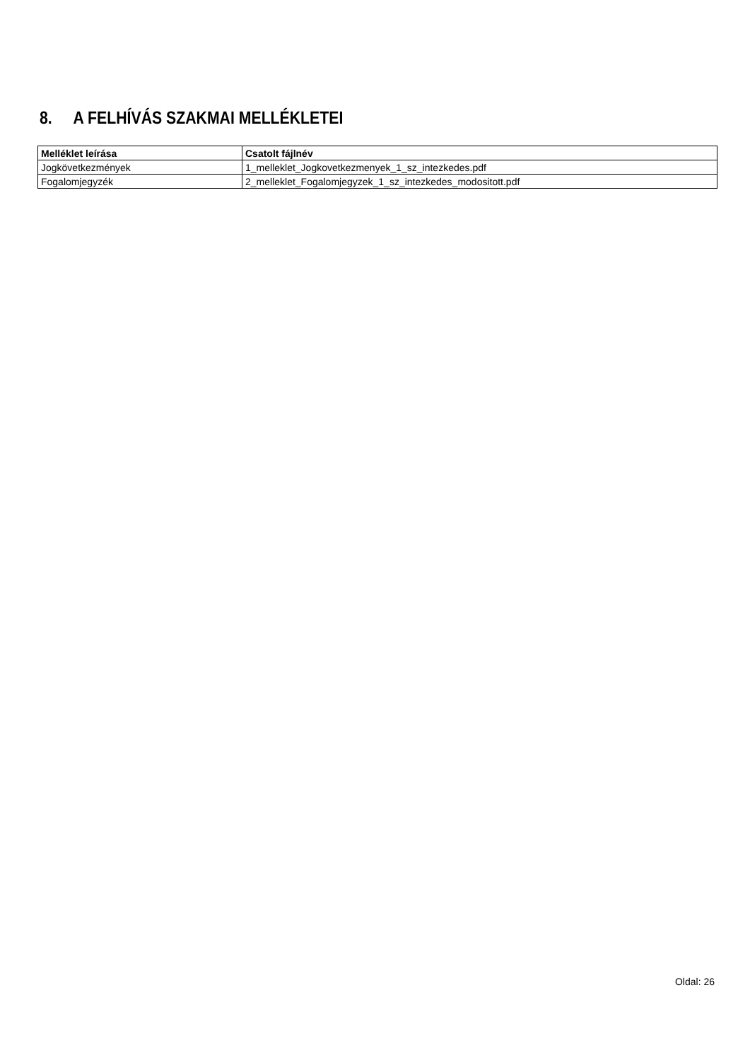8. A FELHÍVÁS SZAKMAI MELLÉKLETEI
| Melléklet leírása | Csatolt fájlnév |
| --- | --- |
| Jogkövetkezmények | 1_melleklet_Jogkovetkezmenyek_1_sz_intezkedes.pdf |
| Fogalomjegyzék | 2_melleklet_Fogalomjegyzek_1_sz_intezkedes_modositott.pdf |
Oldal: 26